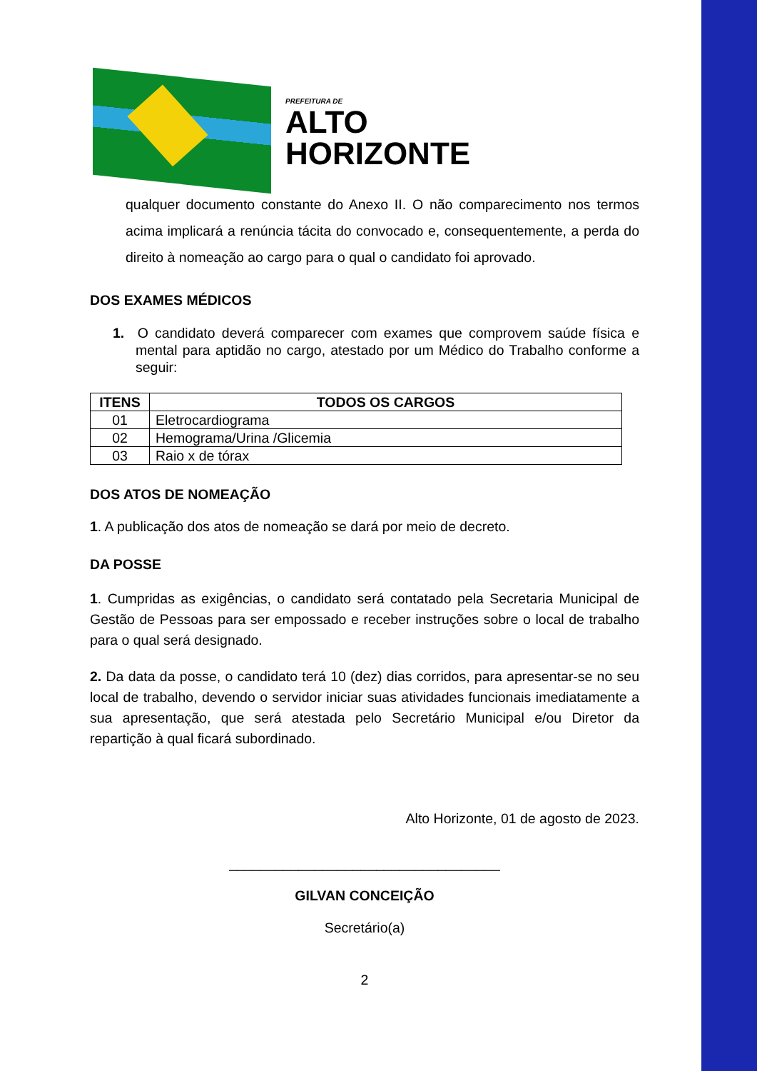PREFEITURA DE
ALTO
HORIZONTE
qualquer documento constante do Anexo II. O não comparecimento nos termos acima implicará a renúncia tácita do convocado e, consequentemente, a perda do direito à nomeação ao cargo para o qual o candidato foi aprovado.
DOS EXAMES MÉDICOS
1. O candidato deverá comparecer com exames que comprovem saúde física e mental para aptidão no cargo, atestado por um Médico do Trabalho conforme a seguir:
| ITENS | TODOS OS CARGOS |
| --- | --- |
| 01 | Eletrocardiograma |
| 02 | Hemograma/Urina /Glicemia |
| 03 | Raio x de tórax |
DOS ATOS DE NOMEAÇÃO
1. A publicação dos atos de nomeação se dará por meio de decreto.
DA POSSE
1. Cumpridas as exigências, o candidato será contatado pela Secretaria Municipal de Gestão de Pessoas para ser empossado e receber instruções sobre o local de trabalho para o qual será designado.
2. Da data da posse, o candidato terá 10 (dez) dias corridos, para apresentar-se no seu local de trabalho, devendo o servidor iniciar suas atividades funcionais imediatamente a sua apresentação, que será atestada pelo Secretário Municipal e/ou Diretor da repartição à qual ficará subordinado.
Alto Horizonte, 01 de agosto de 2023.
___________________________________
GILVAN CONCEIÇÃO
Secretário(a)
2